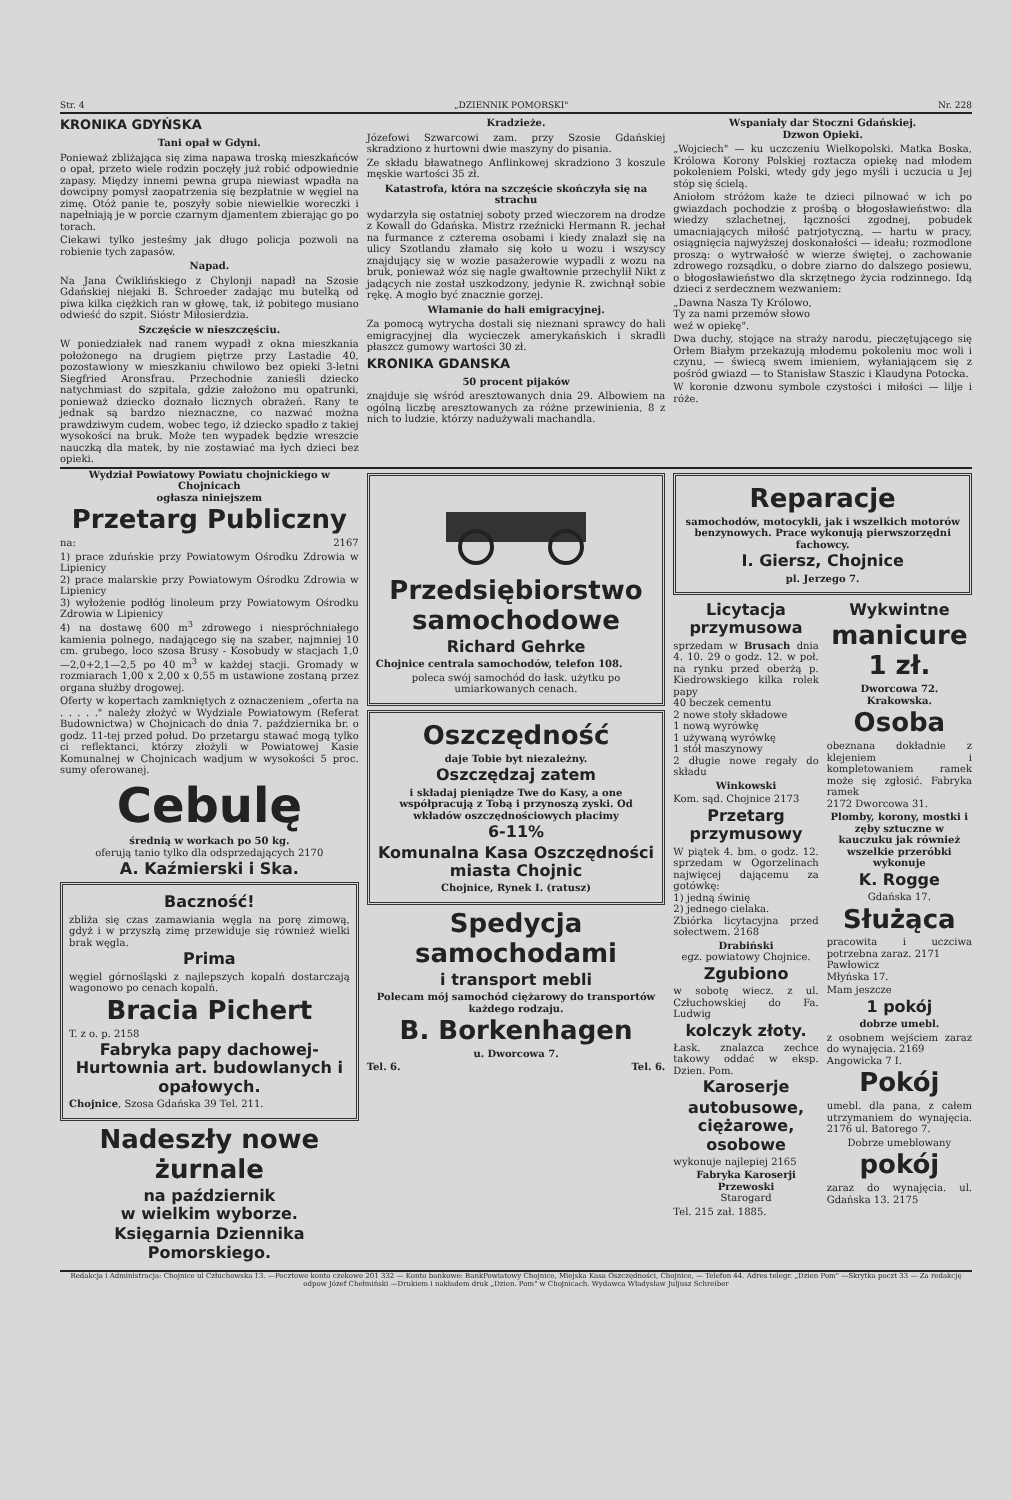Str. 4 „DZIENNIK POMORSKI" Nr. 228
KRONIKA GDYŃSKA
Tani opał w Gdyni.
Ponieważ zbliżająca się zima napawa troską mieszkańców o opał, przeto wiele rodzin poczęły już robić odpowiednie zapasy. Między innemi pewna grupa niewiast wpadła na dowcipny pomysł zaopatrzenia się bezpłatnie w węgiel na zimę. Otóż panie te, poszyły sobie niewielkie woreczki i napełniają je w porcie czarnym djamentem zbierając go po torach.
Ciekawi tylko jesteśmy jak długo policja pozwoli na robienie tych zapasów.
Napad.
Na Jana Ćwiklińskiego z Chylonji napadł na Szosie Gdańskiej niejaki B. Schroeder zadając mu butelką od piwa kilka ciężkich ran w głowę, tak, iż pobitego musiano odwieść do szpit. Sióstr Miłosierdzia.
Szczęście w nieszczęściu.
W poniedziałek nad ranem wypadł z okna mieszkania położonego na drugiem piętrze przy Lastadie 40, pozostawiony w mieszkaniu chwilowo bez opieki 3-letni Siegfried Aronsfrau. Przechodnie zanieśli dziecko natychmiast do szpitala, gdzie założono mu opatrunki, ponieważ dziecko doznało licznych obrażeń. Rany te jednak są bardzo nieznaczne, co nazwać można prawdziwym cudem, wobec tego, iż dziecko spadło z takiej wysokości na bruk. Może ten wypadek będzie wreszcie nauczką dla matek, by nie zostawiać ma łych dzieci bez opieki.
Kradzieże.
Józefowi Szwarcowi zam. przy Szosie Gdańskiej skradziono z hurtowni dwie maszyny do pisania.
Ze składu bławatnego Anflinkowej skradziono 3 koszule męskie wartości 35 zł.
Katastrofa, która na szczęście skończyła się na strachu
wydarzyła się ostatniej soboty przed wieczorem na drodze z Kowall do Gdańska. Mistrz rzeźnicki Hermann R. jechał na furmance z czterema osobami i kiedy znalazł się na ulicy Szotlandu złamało się koło u wozu i wszyscy znajdujący się w wozie pasażerowie wypadli z wozu na bruk, ponieważ wóz się nagle gwałtownie przechylił Nikt z jadących nie został uszkodzony, jedynie R. zwichnął sobie rękę. A mogło być znacznie gorzej.
Włamanie do hali emigracyjnej.
Za pomocą wytrycha dostali się nieznani sprawcy do hali emigracyjnej dla wycieczek amerykańskich i skradli płaszcz gumowy wartości 30 zł.
KRONIKA GDANSKA
50 procent pijaków
znajduje się wśród aresztowanych dnia 29. Albowiem na ogólną liczbę aresztowanych za różne przewinienia, 8 z nich to ludzie, którzy nadużywali machandla.
Wspaniały dar Stoczni Gdańskiej.
Dzwon Opieki.
„Wojciech" — ku uczczeniu Wielkopolski. Matka Boska, Królowa Korony Polskiej roztacza opiekę nad młodem pokoleniem Polski, wtedy gdy jego myśli i uczucia u Jej stóp się ścielą.
Aniołom stróżom każe te dzieci pilnować w ich po gwiazdach pochodzie z prośbą o błogosławieństwo: dla wiedzy szlachetnej, łączności zgodnej, pobudek umacniających miłość patrjotyczną, — hartu w pracy, osiągnięcia najwyższej doskonałości — ideału; rozmodlone proszą: o wytrwałość w wierze świętej, o zachowanie zdrowego rozsądku, o dobre ziarno do dalszego posiewu, o błogosławieństwo dla skrzętnego życia rodzinnego. Idą dzieci z serdecznem wezwaniem:
„Dawna Nasza Ty Królowo,
Ty za nami przemów słowo
weź w opiekę".
Dwa duchy, stojące na straży narodu, pieczętującego się Orłem Białym przekazują młodemu pokoleniu moc woli i czynu, — świecą swem imieniem, wyłaniającem się z pośród gwiazd — to Stanisław Staszic i Klaudyna Potocka.
W koronie dzwonu symbole czystości i miłości — lilje i róże.
Wydział Powiatowy Powiatu chojnickiego w Chojnicach
ogłasza niniejszem
Przetarg Publiczny
na: 2167
1) prace zduńskie przy Powiatowym Ośrodku Zdrowia w Lipienicy
2) prace malarskie przy Powiatowym Ośrodku Zdrowia w Lipienicy
3) wyłożenie podłóg linoleum przy Powiatowym Ośrodku Zdrowia w Lipienicy
4) na dostawę 600 m<sup>3</sup> zdrowego i niespróchniałego kamienia polnego, nadającego się na szaber, najmniej 10 cm. grubego, loco szosa Brusy - Kosobudy w stacjach 1,0—2,0+2,1—2,5 po 40 m<sup>3</sup> w każdej stacji. Gromady w rozmiarach 1,00 x 2,00 x 0,55 m ustawione zostaną przez organa służby drogowej.
Oferty w kopertach zamkniętych z oznaczeniem „oferta na . . . . ." należy złożyć w Wydziale Powiatowym (Referat Budownictwa) w Chojnicach do dnia 7. października br. o godz. 11-tej przed połud. Do przetargu stawać mogą tylko ci reflektanci, którzy złożyli w Powiatowej Kasie Komunalnej w Chojnicach wadjum w wysokości 5 proc. sumy oferowanej.
Cebulę
średnią w workach po 50 kg.
oferują tanio tylko dla odsprzedających 2170
A. Kaźmierski i Ska.
Baczność!
zbliża się czas zamawiania węgla na porę zimową, gdyż i w przyszłą zimę przewiduje się również wielki brak węgla.
Prima
węgiel górnośląski z najlepszych kopalń dostarczają wagonowo po cenach kopalń.
Bracia Pichert
T. z o. p. 2158
Fabryka papy dachowej-Hurtownia art. budowlanych i opałowych.
Chojnice, Szosa Gdańska 39 Tel. 211.
Nadeszły nowe żurnale
na październik
w wielkim wyborze.
Księgarnia Dziennika Pomorskiego.
Przedsiębiorstwo samochodowe
Richard Gehrke
Chojnice centrala samochodów, telefon 108.
poleca swój samochód do łask. użytku po umiarkowanych cenach.
Oszczędność
daje Tobie byt niezależny.
Oszczędzaj zatem
i składaj pieniądze Twe do Kasy, a one współpracują z Tobą i przynoszą zyski. Od wkładów oszczędnościowych płacimy
6-11%
Komunalna Kasa Oszczędności miasta Chojnic
Chojnice, Rynek I. (ratusz)
Spedycja samochodami
i transport mebli
Polecam mój samochód ciężarowy do transportów każdego rodzaju.
B. Borkenhagen
u. Dworcowa 7.
Tel. 6. Tel. 6.
Reparacje
samochodów, motocykli, jak i wszelkich motorów benzynowych. Prace wykonują pierwszorzędni fachowcy.
I. Giersz, Chojnice
pl. Jerzego 7.
Licytacja przymusowa
sprzedam w Brusach dnia 4. 10. 29 o godz. 12. w poł. na rynku przed oberżą p. Kiedrowskiego kilka rolek papy
40 beczek cementu
2 nowe stoły składowe
1 nową wyrówkę
1 używaną wyrówkę
1 stół maszynowy
2 długie nowe regały do składu
Winkowski
Kom. sąd. Chojnice 2173
Przetarg przymusowy
W piątek 4. bm. o godz. 12. sprzedam w Ogorzelinach najwięcej dającemu za gotówkę:
1) jedną świnię
2) jednego cielaka.
Zbiórka licytacyjna przed sołectwem. 2168
Drabiński
egz. powiatowy Chojnice.
Zgubiono
w sobotę wiecz. z ul. Człuchowskiej do Fa. Ludwig
kolczyk złoty.
Łask. znalazca zechce takowy oddać w eksp. Dzien. Pom.
Karoserje
autobusowe, ciężarowe, osobowe
wykonuje najlepiej 2165
Fabryka Karoserji Przewoski
Starogard
Tel. 215 zał. 1885.
Wykwintne
manicure 1 zł.
Dworcowa 72. Krakowska.
Osoba
obeznana dokładnie z klejeniem i kompletowaniem ramek może się zgłosić. Fabryka ramek
2172 Dworcowa 31.
Plomby, korony, mostki i zęby sztuczne w kauczuku jak również wszelkie przeróbki wykonuje
K. Rogge
Gdańska 17.
Służąca
pracowita i uczciwa potrzebna zaraz. 2171
Pawłowicz
Młyńska 17.
Mam jeszcze
1 pokój
dobrze umebl.
z osobnem wejściem zaraz do wynajęcia. 2169
Angowicka 7 I.
Pokój
umebl. dla pana, z całem utrzymaniem do wynajęcia. 2176 ul. Batorego 7.
Dobrze umeblowany
pokój
zaraz do wynajęcia. ul. Gdańska 13. 2175
Redakcja i Administracja: Chojnice ul Człuchowska 13. —Pocztowe konto czekowe 201 332 — Konto bankowe: BankPowiatowy Chojnice, Miejska Kasa Oszczędności, Chojnice, — Telefon 44. Adres telegr. „Dzien Pom" —Skrytka poczt 33 — Za redakcję odpow Józef Chełmiński —Drukiem i nakładem druk „Dzien. Pom" w Chojnicach. Wydawca Władysław Juljusz Schreiber